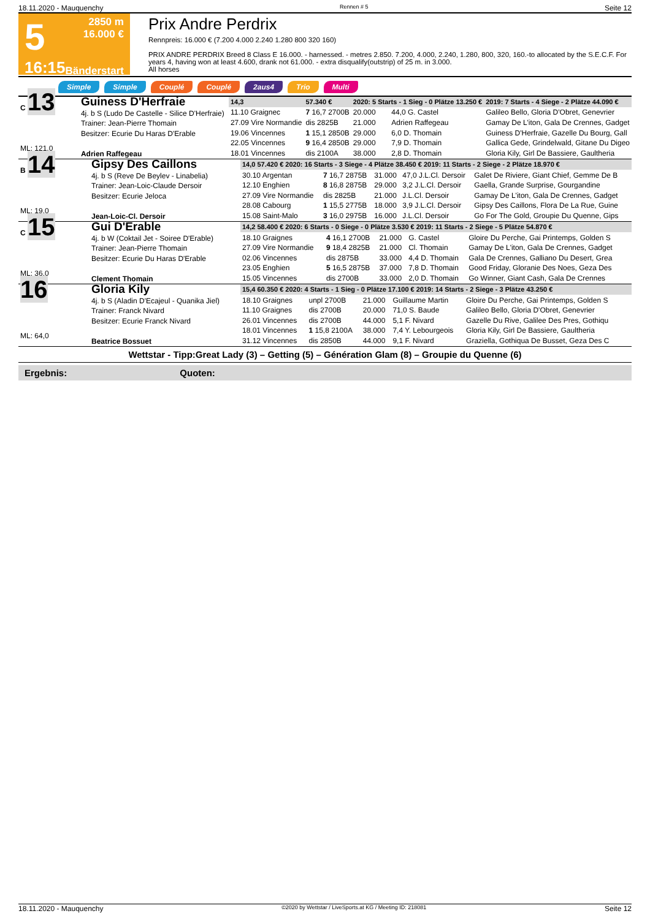18.11.2020 - Mauquenchy Rennen # 5 Seite 12
5
16:15
2850 m
16.000 €
Bänderstart
Prix Andre Perdrix
Rennpreis: 16.000 € (7.200 4.000 2.240 1.280 800 320 160)
PRIX ANDRE PERDRIX Breed 8 Class E 16.000. - harnessed. - metres 2.850. 7.200, 4.000, 2.240, 1.280, 800, 320, 160.-to allocated by the S.E.C.F. For years 4, having won at least 4.600, drank not 61.000. - extra disqualify(outstrip) of 25 m. in 3.000.
All horses
Simple Simple Couplé Couplé 2aus4 Trio Multi
| C 13 ML: 121,0 | Guiness D'Herfraie 4j. b S (Ludo De Castelle - Silice D'Herfraie) Trainer: Jean-Pierre Thomain Besitzer: Ecurie Du Haras D'Erable Adrien Raffegeau | | | | | | |
| | | 14,3 | 57.340 € | 2020: 5 Starts - 1 Sieg - 0 Plätze 13.250 € | | | 2019: 7 Starts - 4 Siege - 2 Plätze 44.090 € |
| | | 11.10 Graigneс | 7 16,7 2700B | 20.000 | 44,0 G. Castel | | Galileo Bello, Gloria D'Obret, Genevrier |
| | | 27.09 Vire Normandie | dis 2825B | 21.000 | Adrien Raffegeau | | Gamay De L'iton, Gala De Crennes, Gadget |
| | | 19.06 Vincennes 22.05 Vincennes 18.01 Vincennes | 1 15,1 2850B 9 16,4 2850B dis 2100A | 29.000 29.000 38.000 | 6,0 D. Thomain 7,9 D. Thomain 2,8 D. Thomain | | Guiness D'Herfraie, Gazelle Du Bourg, Gall Gallica Gede, Grindelwald, Gitane Du Digeo Gloria Kily, Girl De Bassiere, Gaultheria |
| B 14 ML: 19,0 | Gipsy Des Caillons 4j. b S (Reve De Beylev - Linabelia) Trainer: Jean-Loic-Claude Dersoir Besitzer: Ecurie Jeloca Jean-Loic-Cl. Dersoir | 14,0 57.420 € 2020: 16 Starts - 3 Siege - 4 Plätze 38.450 € 2019: 11 Starts - 2 Siege - 2 Plätze 18.970 € | | | | |
| | | 30.10 Argentan 12.10 Enghien 27.09 Vire Normandie 28.08 Cabourg 15.08 Saint-Malo | 7 16,7 2875B 8 16,8 2875B dis 2825B 1 15,5 2775B 3 16,0 2975B | 31.000 29.000 21.000 18.000 16.000 | 47,0 J.L.Cl. Dersoir 3,2 J.L.Cl. Dersoir J.L.Cl. Dersoir 3,9 J.L.Cl. Dersoir J.L.Cl. Dersoir | Galet De Riviere, Giant Chief, Gemme De B Gaella, Grande Surprise, Gourgandine Gamay De L'iton, Gala De Crennes, Gadget Gipsy Des Caillons, Flora De La Rue, Guine Go For The Gold, Groupie Du Quenne, Gips |
| C 15 ML: 36,0 | Gui D'Erable 4j. b W (Coktail Jet - Soiree D'Erable) Trainer: Jean-Pierre Thomain Besitzer: Ecurie Du Haras D'Erable Clement Thomain | 14,2 58.400 € 2020: 6 Starts - 0 Siege - 0 Plätze 3.530 € 2019: 11 Starts - 2 Siege - 5 Plätze 54.870 € | | | | |
| | | 18.10 Graignes 27.09 Vire Normandie 02.06 Vincennes 23.05 Enghien 15.05 Vincennes | 4 16,1 2700B 9 18,4 2825B dis 2875B 5 16,5 2875B dis 2700B | 21.000 21.000 33.000 37.000 33.000 | G. Castel Cl. Thomain 4,4 D. Thomain 7,8 D. Thomain 2,0 D. Thomain | Gloire Du Perche, Gai Printemps, Golden S Gamay De L'iton, Gala De Crennes, Gadget Gala De Crennes, Galliano Du Desert, Grea Good Friday, Gloranie Des Noes, Geza Des Go Winner, Giant Cash, Gala De Crennes |
| 16 ML: 64,0 | Gloria Kily 4j. b S (Aladin D'Ecajeul - Quanika Jiel) Trainer: Franck Nivard Besitzer: Ecurie Franck Nivard Beatrice Bossuet | 15,4 60.350 € 2020: 4 Starts - 1 Sieg - 0 Plätze 17.100 € 2019: 14 Starts - 2 Siege - 3 Plätze 43.250 € | | | | |
| | | 18.10 Graignes 11.10 Graignes 26.01 Vincennes 18.01 Vincennes 31.12 Vincennes | unpl 2700B dis 2700B dis 2700B 1 15,8 2100A dis 2850B | 21.000 20.000 44.000 38.000 44.000 | Guillaume Martin 71,0 S. Baude 5,1 F. Nivard 7,4 Y. Lebourgeois 9,1 F. Nivard | Gloire Du Perche, Gai Printemps, Golden S Galileo Bello, Gloria D'Obret, Genevrier Gazelle Du Rive, Galilee Des Pres, Gothiqu Gloria Kily, Girl De Bassiere, Gaultheria Graziella, Gothiqua De Busset, Geza Des C |
Wettstar - Tipp:Great Lady (3) – Getting (5) – Génération Glam (8) – Groupie du Quenne (6)
Ergebnis: Quoten:
18.11.2020 - Mauquenchy ©2020 by Wettstar / LiveSports.at KG / Meeting ID: 218081 Seite 12